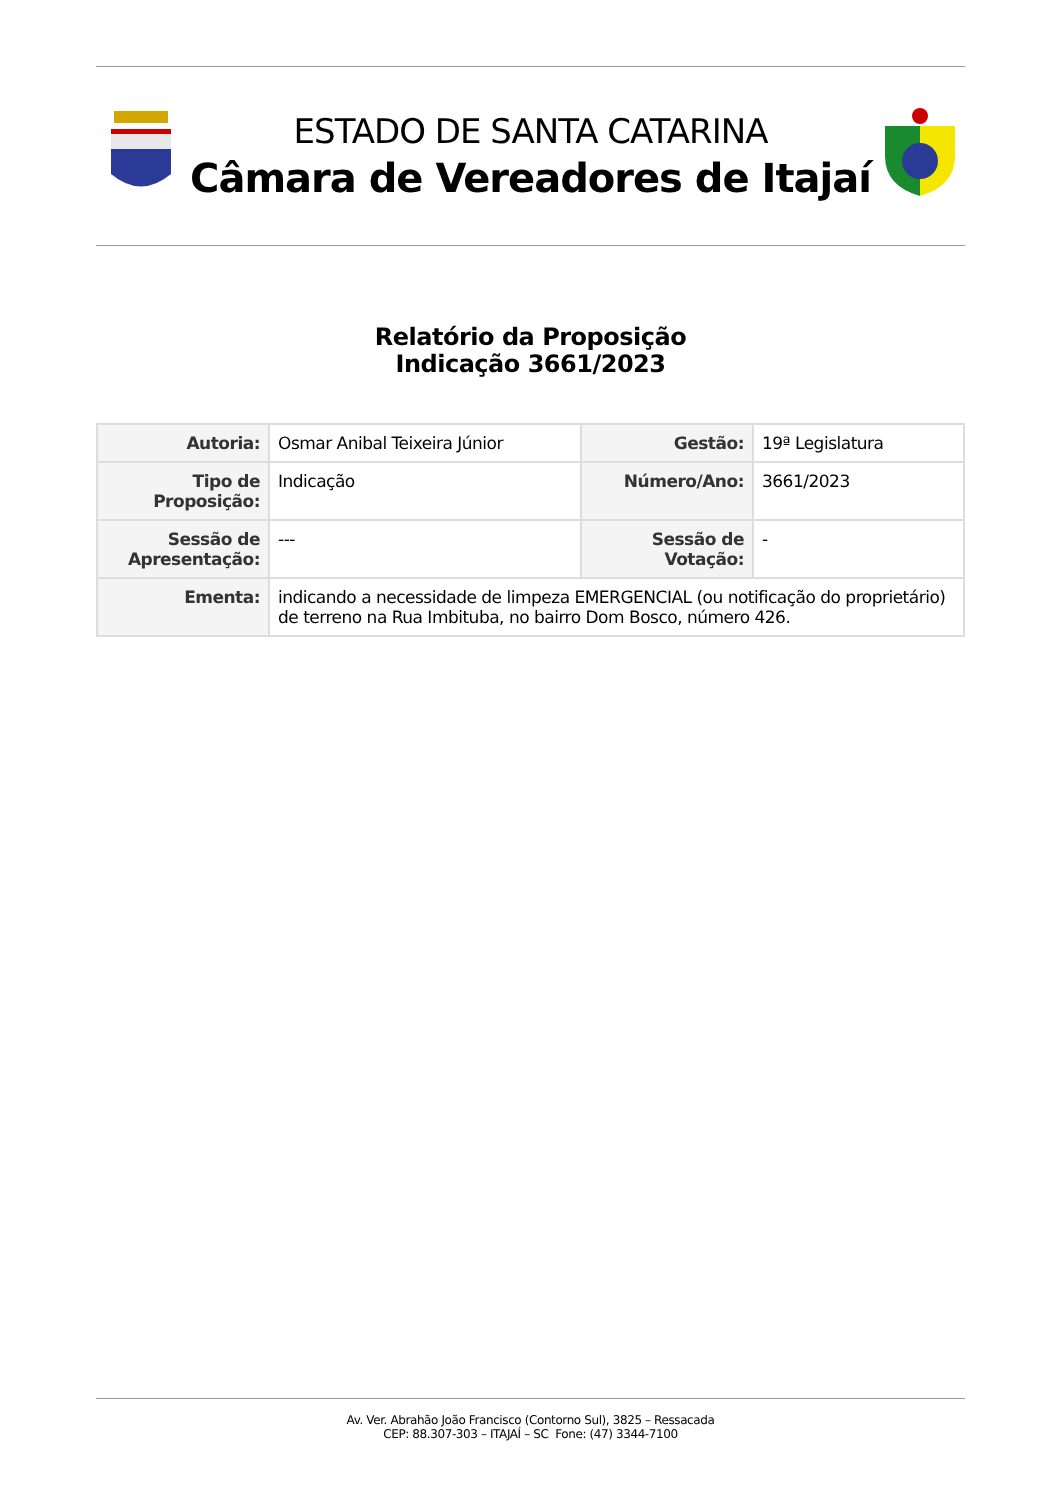ESTADO DE SANTA CATARINA
Câmara de Vereadores de Itajaí
Relatório da Proposição
Indicação 3661/2023
| Autoria: | Osmar Anibal Teixeira Júnior | Gestão: | 19ª Legislatura |
| Tipo de Proposição: | Indicação | Número/Ano: | 3661/2023 |
| Sessão de Apresentação: | --- | Sessão de Votação: | - |
| Ementa: | indicando a necessidade de limpeza EMERGENCIAL (ou notificação do proprietário) de terreno na Rua Imbituba, no bairro Dom Bosco, número 426. | | |
Av. Ver. Abrahão João Francisco (Contorno Sul), 3825 – Ressacada
CEP: 88.307-303 – ITAJAÍ – SC Fone: (47) 3344-7100